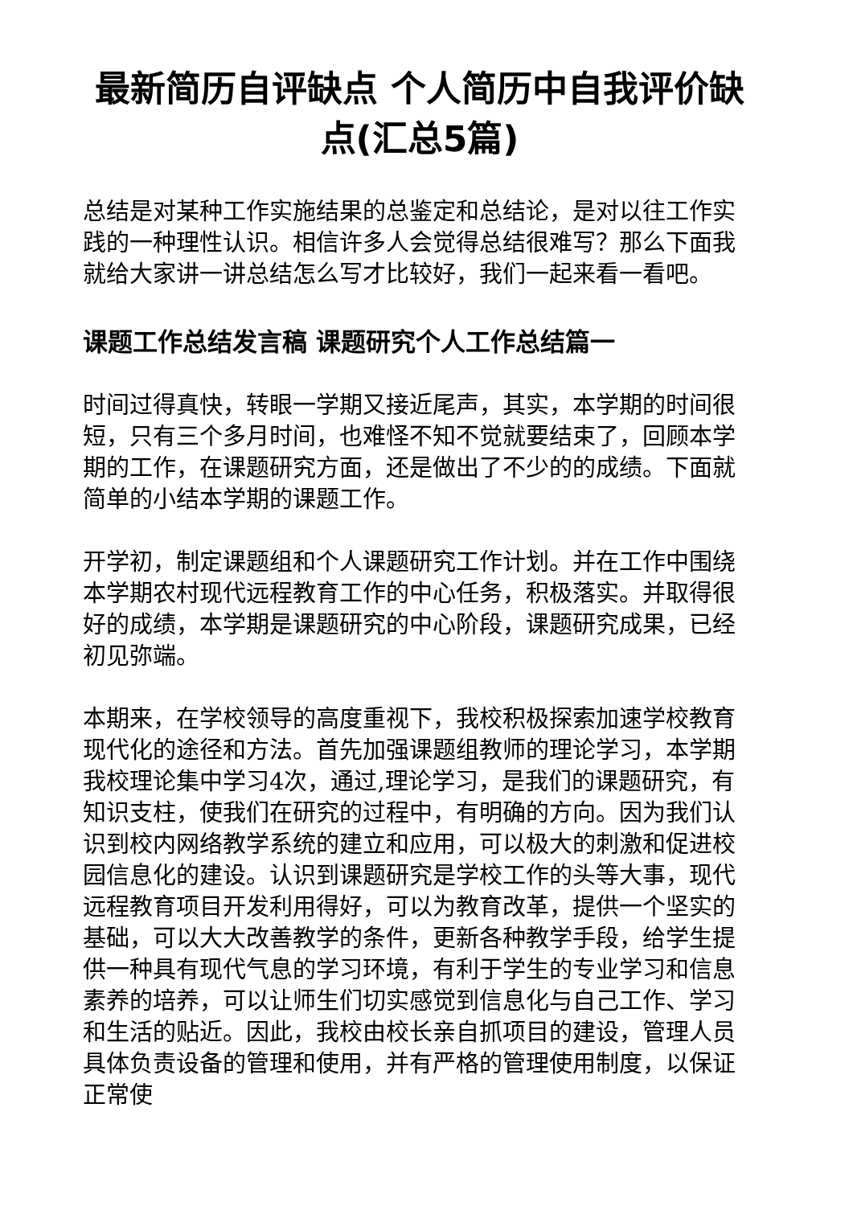最新简历自评缺点 个人简历中自我评价缺点(汇总5篇)
总结是对某种工作实施结果的总鉴定和总结论，是对以往工作实践的一种理性认识。相信许多人会觉得总结很难写？那么下面我就给大家讲一讲总结怎么写才比较好，我们一起来看一看吧。
课题工作总结发言稿 课题研究个人工作总结篇一
时间过得真快，转眼一学期又接近尾声，其实，本学期的时间很短，只有三个多月时间，也难怪不知不觉就要结束了，回顾本学期的工作，在课题研究方面，还是做出了不少的的成绩。下面就简单的小结本学期的课题工作。
开学初，制定课题组和个人课题研究工作计划。并在工作中围绕本学期农村现代远程教育工作的中心任务，积极落实。并取得很好的成绩，本学期是课题研究的中心阶段，课题研究成果，已经初见弥端。
本期来，在学校领导的高度重视下，我校积极探索加速学校教育现代化的途径和方法。首先加强课题组教师的理论学习，本学期我校理论集中学习4次，通过,理论学习，是我们的课题研究，有知识支柱，使我们在研究的过程中，有明确的方向。因为我们认识到校内网络教学系统的建立和应用，可以极大的刺激和促进校园信息化的建设。认识到课题研究是学校工作的头等大事，现代远程教育项目开发利用得好，可以为教育改革，提供一个坚实的基础，可以大大改善教学的条件，更新各种教学手段，给学生提供一种具有现代气息的学习环境，有利于学生的专业学习和信息素养的培养，可以让师生们切实感觉到信息化与自己工作、学习和生活的贴近。因此，我校由校长亲自抓项目的建设，管理人员具体负责设备的管理和使用，并有严格的管理使用制度，以保证正常使